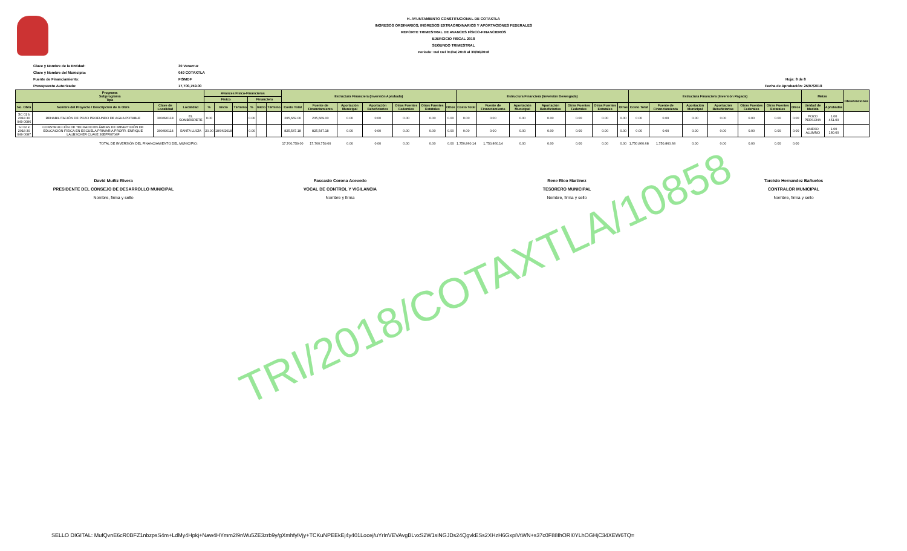H. AYUNTAMIENTO CONSTITUCIONAL DE COTAXTLA
INGRESOS ORDINARIOS, INGRESOS EXTRAORDINARIOS Y APORTACIONES FEDERALES
REPORTE TRIMESTRAL DE AVANCES FÍSICO-FINANCIEROS
EJERCICIO FISCAL 2018
SEGUNDO TRIMESTRAL
Periodo: Del Del 01/04/ 2018 al 30/06/2018
Clave y Nombre de la Entidad: 30 Veracruz
Clave y Nombre del Municipio: 049 COTAXTLA
Fuente de Financiamiento: FISMDF Hoja: 8 de 8
Presupuesto Autorizado: 17,700,759.00 Fecha de Aprobación: 25/07/2018
| Programa Subprograma Tipo | | | | Avances Físico-Financieros | | | | | | Estructura Financiera (Inversión Aprobada) | | | | | | | Estructura Financiera (Inversión Devengada) | | | | | | | Estructura Financiera (Inversión Pagada) | | | | | | | Metas | | Observaciones |
| --- | --- | --- | --- | --- | --- | --- | --- | --- | --- | --- | --- | --- | --- | --- | --- | --- | --- | --- | --- | --- | --- | --- | --- | --- | --- | --- | --- | --- | --- | --- | --- | --- | --- |
| | | | | Físico | | | Financiero | | | | | | | | | | | | | | | | | | | | | | | | | | |
| No. Obra | Nombre del Proyecto / Descripción de la Obra | Clave de Localidad | Localidad | % | Inicio | Término | % | Inicio | Término | Costo Total | Fuente de Financiamiento | Aportación Municipal | Aportación Beneficiarios | Otras Fuentes Federales | Otras Fuentes Estatales | Otros | Costo Total | Fuente de Financiamiento | Aportación Municipal | Aportación Beneficiarios | Otras Fuentes Federales | Otras Fuentes Estatales | Otros | Costo Total | Fuente de Financiamiento | Aportación Municipal | Aportación Beneficiarios | Otras Fuentes Federales | Otras Fuentes Estatales | Otros | Unidad de Medida | Aprobadas | |
| SC 01 b 2018 30 049 0086 | REHABILITACIÓN DE POZO PROFUNDO DE AGUA POTABLE | 300490118 | EL SOMBRERETE | 0.00 | | | 0.00 | | | 205,669.00 | 205,669.00 | 0.00 | 0.00 | 0.00 | 0.00 | 0.00 | 0.00 | 0.00 | 0.00 | 0.00 | 0.00 | 0.00 | 0.00 | 0.00 | 0.00 | 0.00 | 0.00 | 0.00 | 0.00 | 0.00 | POZO PERSONA | 1.00 451.00 | |
| SJ 02 k 2018 30 049 0087 | CONSTRUCCIÓN DE TECHADO EN ÁREAS DE IMPARTICIÓN DE EDUCACIÓN FÍSICA EN ESCUELA PRIMARIA PROFR. ENRIQUE LAUBSCHER CLAVE 30EPR0704F | 300490114 | SANTA LUCÍA | 20.00 | 18/06/2018 | | 0.00 | | | 825,547.18 | 825,547.18 | 0.00 | 0.00 | 0.00 | 0.00 | 0.00 | 0.00 | 0.00 | 0.00 | 0.00 | 0.00 | 0.00 | 0.00 | 0.00 | 0.00 | 0.00 | 0.00 | 0.00 | 0.00 | 0.00 | ANEXO ALUMNO | 1.00 180.00 | |
| TOTAL DE INVERSIÓN DEL FINANCIAMIENTO DEL MUNICIPIO: | | | | | | | | | | 17,700,759.00 | 17,700,759.00 | 0.00 | 0.00 | 0.00 | 0.00 | 0.00 | 1,750,860.14 | 1,750,860.14 | 0.00 | 0.00 | 0.00 | 0.00 | 0.00 | 1,750,860.68 | 1,750,860.68 | 0.00 | 0.00 | 0.00 | 0.00 | 0.00 | | | |
David Muñiz Rivera
PRESIDENTE DEL CONSEJO DE DESARROLLO MUNICIPAL
Nombre, firma y sello
Pascasio Corona Acevedo
VOCAL DE CONTROL Y VIGILANCIA
Nombre y firma
Rene Rico Martinez
TESORERO MUNICIPAL
Nombre, firma y sello
Tarcisio Hernandez Bañuelos
CONTRALOR MUNICIPAL
Nombre, firma y sello
TRI/2018/COTAXTLA/10858
SELLO DIGITAL: MufQvnE6cR0BFZ1nbzpsS4m+LdMy4Hpkj+Naw4HYmm2l9nWu5ZE3zrb9y/gXmhfylVjy+TCKuNPEEkEj4y401Locej/uYrInVEVAvgBLvxS2W1siNGJDs24QgvkESs2XHzH6GxpiVtWN+s37c0F88IhORI0YLhOGHjC34XEW6TQ=